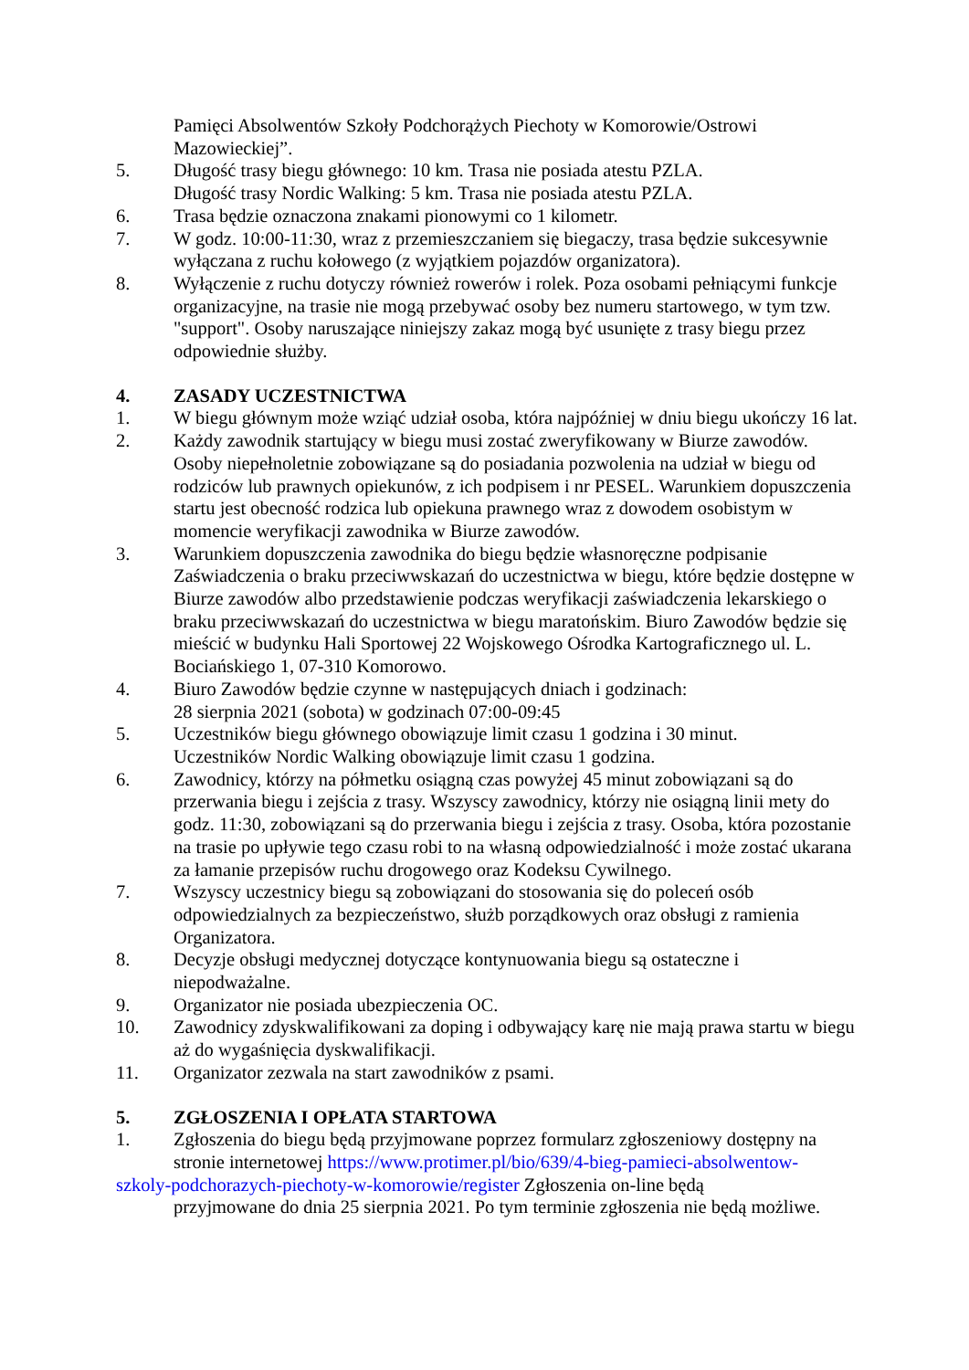Pamięci Absolwentów Szkoły Podchorążych Piechoty w Komorowie/Ostrowi Mazowieckiej”.
5. Długość trasy biegu głównego: 10 km. Trasa nie posiada atestu PZLA.
Długość trasy Nordic Walking: 5 km. Trasa nie posiada atestu PZLA.
6. Trasa będzie oznaczona znakami pionowymi co 1 kilometr.
7. W godz. 10:00-11:30, wraz z przemieszczaniem się biegaczy, trasa będzie sukcesywnie wyłączana z ruchu kołowego (z wyjątkiem pojazdów organizatora).
8. Wyłączenie z ruchu dotyczy również rowerów i rolek. Poza osobami pełniącymi funkcje organizacyjne, na trasie nie mogą przebywać osoby bez numeru startowego, w tym tzw. "support". Osoby naruszające niniejszy zakaz mogą być usunięte z trasy biegu przez odpowiednie służby.
4. ZASADY UCZESTNICTWA
1. W biegu głównym może wziąć udział osoba, która najpóźniej w dniu biegu ukończy 16 lat.
2. Każdy zawodnik startujący w biegu musi zostać zweryfikowany w Biurze zawodów. Osoby niepełnoletnie zobowiązane są do posiadania pozwolenia na udział w biegu od rodziców lub prawnych opiekunów, z ich podpisem i nr PESEL. Warunkiem dopuszczenia startu jest obecność rodzica lub opiekuna prawnego wraz z dowodem osobistym w momencie weryfikacji zawodnika w Biurze zawodów.
3. Warunkiem dopuszczenia zawodnika do biegu będzie własnoręczne podpisanie Zaświadczenia o braku przeciwwskazań do uczestnictwa w biegu, które będzie dostępne w Biurze zawodów albo przedstawienie podczas weryfikacji zaświadczenia lekarskiego o braku przeciwwskazań do uczestnictwa w biegu maratońskim. Biuro Zawodów będzie się mieścić w budynku Hali Sportowej 22 Wojskowego Ośrodka Kartograficznego ul. L. Bociańskiego 1, 07-310 Komorowo.
4. Biuro Zawodów będzie czynne w następujących dniach i godzinach:
28 sierpnia 2021 (sobota) w godzinach 07:00-09:45
5. Uczestników biegu głównego obowiązuje limit czasu 1 godzina i 30 minut.
Uczestników Nordic Walking obowiązuje limit czasu 1 godzina.
6. Zawodnicy, którzy na półmetku osiągną czas powyżej 45 minut zobowiązani są do przerwania biegu i zejścia z trasy. Wszyscy zawodnicy, którzy nie osiągną linii mety do godz. 11:30, zobowiązani są do przerwania biegu i zejścia z trasy. Osoba, która pozostanie na trasie po upływie tego czasu robi to na własną odpowiedzialność i może zostać ukarana za łamanie przepisów ruchu drogowego oraz Kodeksu Cywilnego.
7. Wszyscy uczestnicy biegu są zobowiązani do stosowania się do poleceń osób odpowiedzialnych za bezpieczeństwo, służb porządkowych oraz obsługi z ramienia Organizatora.
8. Decyzje obsługi medycznej dotyczące kontynuowania biegu są ostateczne i niepodważalne.
9. Organizator nie posiada ubezpieczenia OC.
10. Zawodnicy zdyskwalifikowani za doping i odbywający karę nie mają prawa startu w biegu aż do wygaśnięcia dyskwalifikacji.
11. Organizator zezwala na start zawodników z psami.
5. ZGŁOSZENIA I OPŁATA STARTOWA
1. Zgłoszenia do biegu będą przyjmowane poprzez formularz zgłoszeniowy dostępny na stronie internetowej https://www.protimer.pl/bio/639/4-bieg-pamieci-absolwentow-
szkoly-podchorazych-piechoty-w-komorowie/register Zgłoszenia on-line będą
przyjmowane do dnia 25 sierpnia 2021. Po tym terminie zgłoszenia nie będą możliwe.